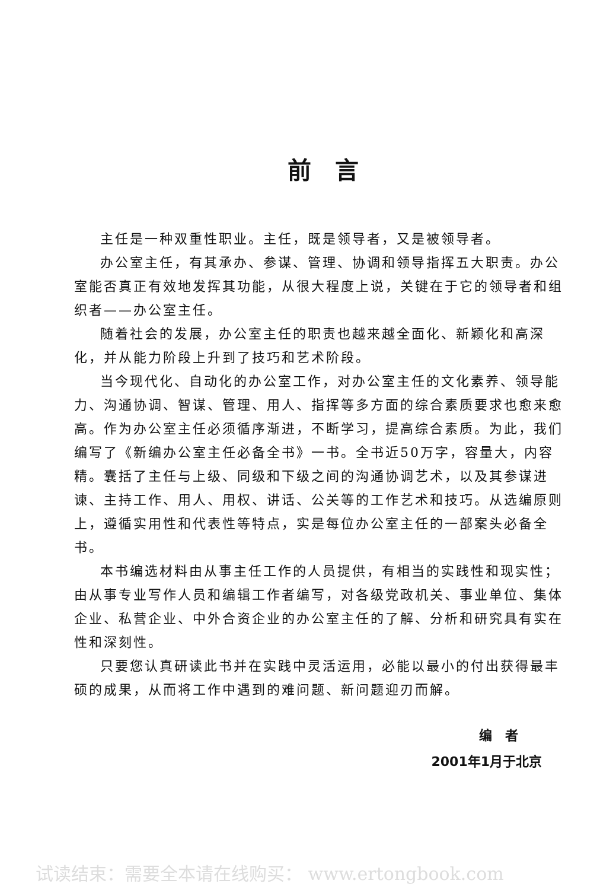前言
主任是一种双重性职业。主任，既是领导者，又是被领导者。
办公室主任，有其承办、参谋、管理、协调和领导指挥五大职责。办公室能否真正有效地发挥其功能，从很大程度上说，关键在于它的领导者和组织者——办公室主任。
随着社会的发展，办公室主任的职责也越来越全面化、新颖化和高深化，并从能力阶段上升到了技巧和艺术阶段。
当今现代化、自动化的办公室工作，对办公室主任的文化素养、领导能力、沟通协调、智谋、管理、用人、指挥等多方面的综合素质要求也愈来愈高。作为办公室主任必须循序渐进，不断学习，提高综合素质。为此，我们编写了《新编办公室主任必备全书》一书。全书近50万字，容量大，内容精。囊括了主任与上级、同级和下级之间的沟通协调艺术，以及其参谋进谏、主持工作、用人、用权、讲话、公关等的工作艺术和技巧。从选编原则上，遵循实用性和代表性等特点，实是每位办公室主任的一部案头必备全书。
本书编选材料由从事主任工作的人员提供，有相当的实践性和现实性；由从事专业写作人员和编辑工作者编写，对各级党政机关、事业单位、集体企业、私营企业、中外合资企业的办公室主任的了解、分析和研究具有实在性和深刻性。
只要您认真研读此书并在实践中灵活运用，必能以最小的付出获得最丰硕的成果，从而将工作中遇到的难问题、新问题迎刃而解。
编　者
2001年1月于北京
试读结束：需要全本请在线购买： www.ertongbook.com